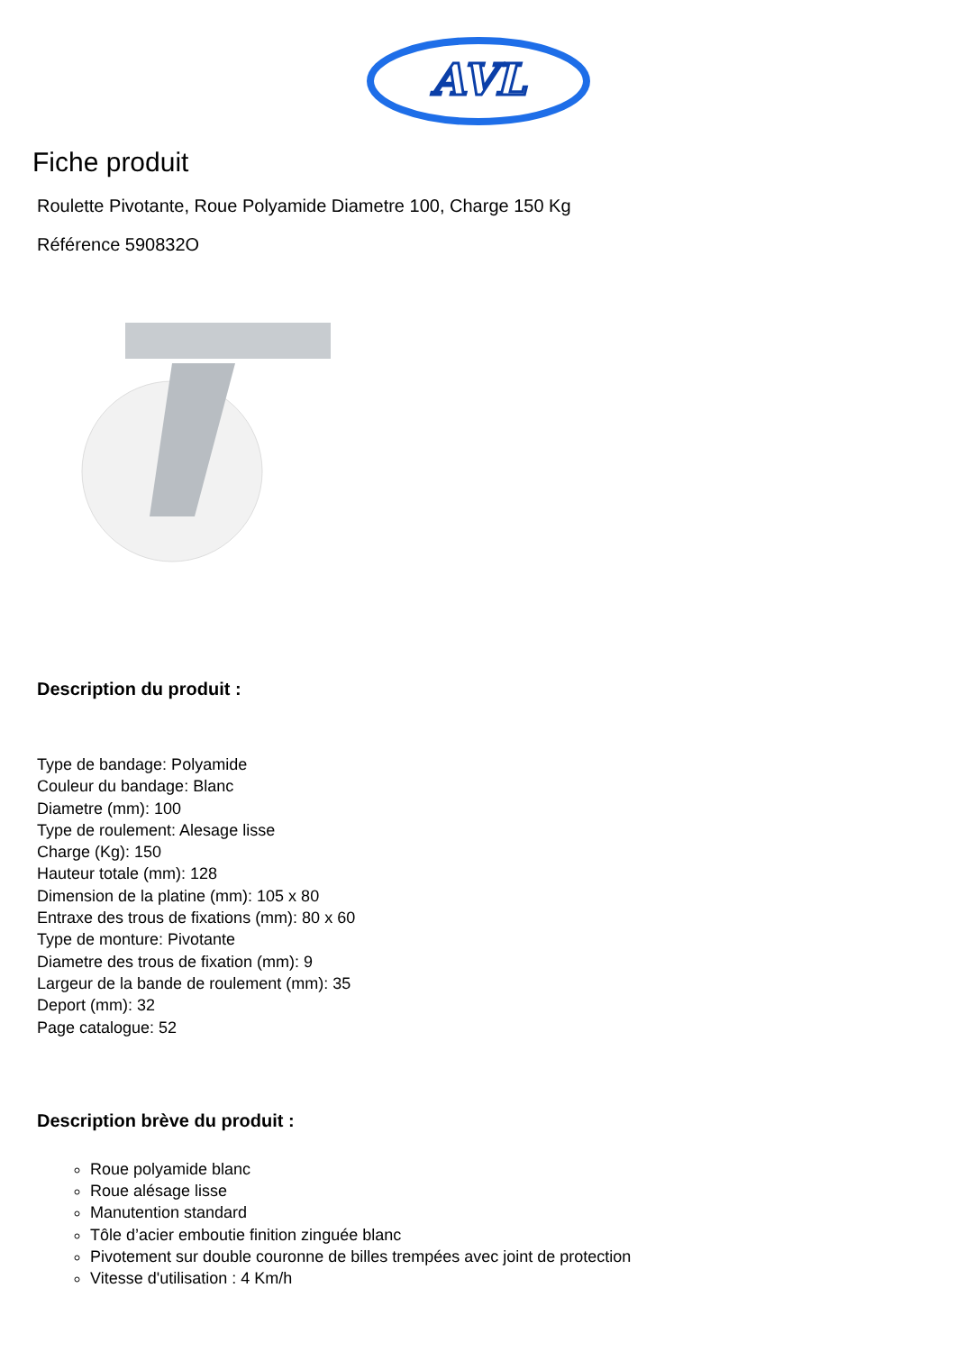AVL
Fiche produit
Roulette Pivotante, Roue Polyamide Diametre 100, Charge 150 Kg
Référence 590832O
Description du produit :
Type de bandage: Polyamide
Couleur du bandage: Blanc
Diametre (mm): 100
Type de roulement: Alesage lisse
Charge (Kg): 150
Hauteur totale (mm): 128
Dimension de la platine (mm): 105 x 80
Entraxe des trous de fixations (mm): 80 x 60
Type de monture: Pivotante
Diametre des trous de fixation (mm): 9
Largeur de la bande de roulement (mm): 35
Deport (mm): 32
Page catalogue: 52
Description brève du produit :
Roue polyamide blanc
Roue alésage lisse
Manutention standard
Tôle d’acier emboutie finition zinguée blanc
Pivotement sur double couronne de billes trempées avec joint de protection
Vitesse d'utilisation : 4 Km/h